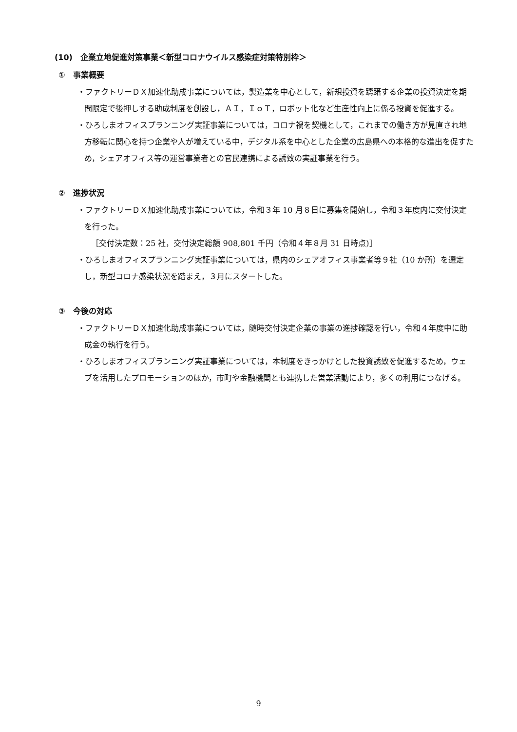(10)　企業立地促進対策事業＜新型コロナウイルス感染症対策特別枠＞
①　事業概要
・ファクトリーＤＸ加速化助成事業については，製造業を中心として，新規投資を躊躇する企業の投資決定を期間限定で後押しする助成制度を創設し，ＡＩ，ＩｏＴ，ロボット化など生産性向上に係る投資を促進する。
・ひろしまオフィスプランニング実証事業については，コロナ禍を契機として，これまでの働き方が見直され地方移転に関心を持つ企業や人が増えている中，デジタル系を中心とした企業の広島県への本格的な進出を促すため，シェアオフィス等の運営事業者との官民連携による誘致の実証事業を行う。
②　進捗状況
・ファクトリーＤＸ加速化助成事業については，令和３年 10 月８日に募集を開始し，令和３年度内に交付決定を行った。
［交付決定数：25 社，交付決定総額 908,801 千円（令和４年８月 31 日時点)］
・ひろしまオフィスプランニング実証事業については，県内のシェアオフィス事業者等９社（10 か所）を選定し，新型コロナ感染状況を踏まえ，３月にスタートした。
③　今後の対応
・ファクトリーＤＸ加速化助成事業については，随時交付決定企業の事業の進捗確認を行い，令和４年度中に助成金の執行を行う。
・ひろしまオフィスプランニング実証事業については，本制度をきっかけとした投資誘致を促進するため，ウェブを活用したプロモーションのほか，市町や金融機関とも連携した営業活動により，多くの利用につなげる。
9